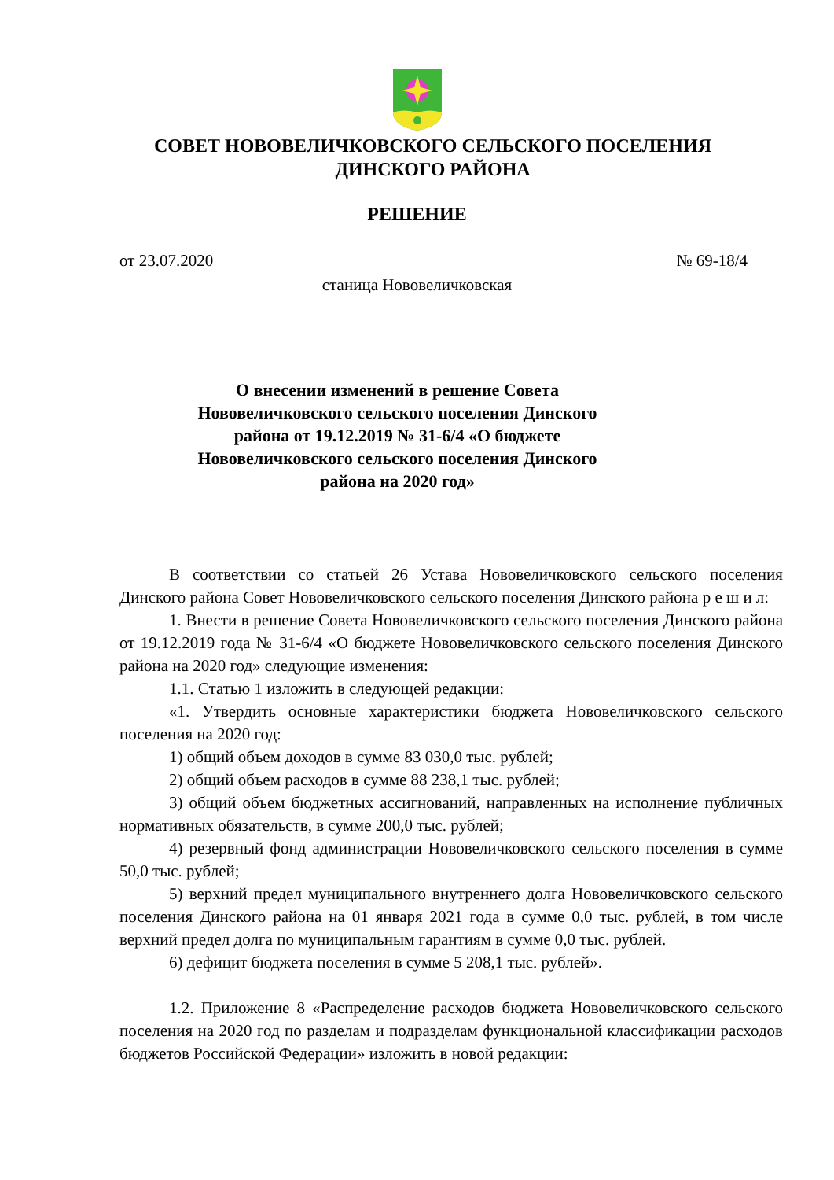СОВЕТ НОВОВЕЛИЧКОВСКОГО СЕЛЬСКОГО ПОСЕЛЕНИЯ
ДИНСКОГО РАЙОНА
РЕШЕНИЕ
от 23.07.2020 № 69-18/4
станица Нововеличковская
О внесении изменений в решение Совета Нововеличковского сельского поселения Динского района от 19.12.2019 № 31-6/4 «О бюджете Нововеличковского сельского поселения Динского района на 2020 год»
В соответствии со статьей 26 Устава Нововеличковского сельского поселения Динского района Совет Нововеличковского сельского поселения Динского района р е ш и л:
1. Внести в решение Совета Нововеличковского сельского поселения Динского района от 19.12.2019 года № 31-6/4 «О бюджете Нововеличковского сельского поселения Динского района на 2020 год» следующие изменения:
1.1. Статью 1 изложить в следующей редакции:
«1. Утвердить основные характеристики бюджета Нововеличковского сельского поселения на 2020 год:
1) общий объем доходов в сумме 83 030,0 тыс. рублей;
2) общий объем расходов в сумме 88 238,1 тыс. рублей;
3) общий объем бюджетных ассигнований, направленных на исполнение публичных нормативных обязательств, в сумме 200,0 тыс. рублей;
4) резервный фонд администрации Нововеличковского сельского поселения в сумме 50,0 тыс. рублей;
5) верхний предел муниципального внутреннего долга Нововеличковского сельского поселения Динского района на 01 января 2021 года в сумме 0,0 тыс. рублей, в том числе верхний предел долга по муниципальным гарантиям в сумме 0,0 тыс. рублей.
6) дефицит бюджета поселения в сумме 5 208,1 тыс. рублей».
1.2. Приложение 8 «Распределение расходов бюджета Нововеличковского сельского поселения на 2020 год по разделам и подразделам функциональной классификации расходов бюджетов Российской Федерации» изложить в новой редакции: